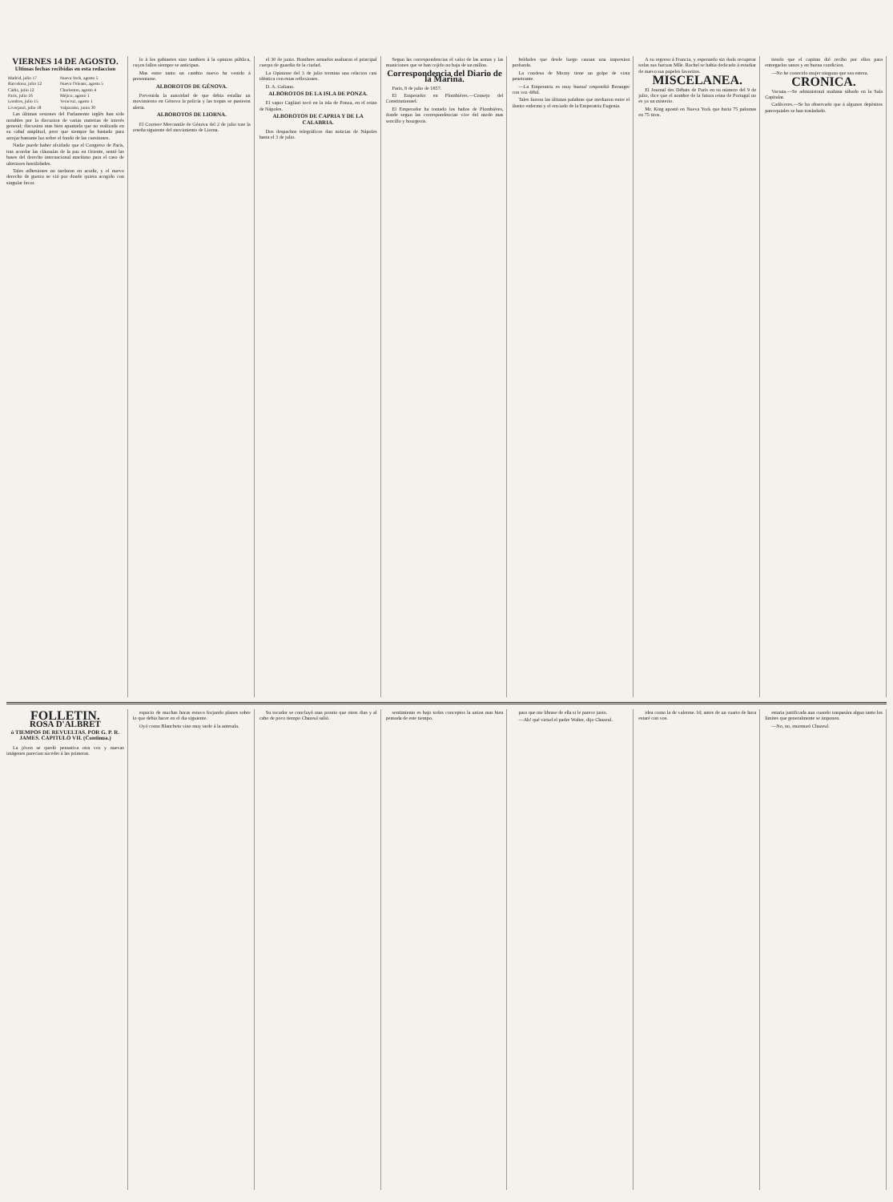VIERNES 14 DE AGOSTO.
Ultimas fechas recibidas en esta redaccion
| Madrid, julio 17 | Nueva York, agosto 5 |
| Barcelona, julio 12 | Nueva Orleans, agosto 5 |
| Cádiz, julio 12 | Charleston, agosto 4 |
| París, julio 16 | Méjico, agosto 1 |
| Londres, julio 15 | Veracruz, agosto 1 |
| Liverpool, julio 18 | Valparaíso, junio 30 |
Las últimas sesiones del Parlamento inglés han sido notables por la discusion de varias materias de interés general; discusion mas bien apuntada que no realizada en su cabal amplitud, pero que siempre ha bastado para arrojar bastante luz sobre el fondo de las cuestiones.
Nadie puede haber olvidado que el Congreso de París, tras acordar las cláusulas de la paz en Oriente, sentó las bases del derecho internacional marítimo para el caso de ulteriores hostilidades.
Tales adhesiones no tardaron en acudir, y el nuevo derecho de guerra se vió por donde quiera acogido con singular favor.
lo á los gabinetes sino tambien á la opinion pública, cuyos fallos siempre se anticipan.
Mas entre tanto un cambio nuevo ha venido á presentarse.
ALBOROTOS DE GÉNOVA.
Prevenida la autoridad de que debia estallar un movimiento en Génova la policía y las tropas se pusieron alerta.
ALBOROTOS DE LIORNA.
El Corriere Mercantile de Génova del 2 de julio trae la reseña siguiente del movimiento de Liorna.
el 30 de junio. Hombres armados asaltaron el principal cuerpo de guardia de la ciudad.
La Opinione del 3 de julio termina una relacion casi idéntica con estas reflexiones.
D. A. Galiano.
ALBOROTOS DE LA ISLA DE PONZA.
El vapor Cagliari tocó en la isla de Ponza, en el reino de Nápoles.
ALBOROTOS DE CAPRIA Y DE LA CALABRIA.
Dos despachos telegráficos dan noticias de Nápoles hasta el 3 de julio.
Segun las correspondencias el valor de las armas y las municiones que se han cojido no baja de un millon.
Correspondencia del Diario de la Marina.
Paris, 8 de julio de 1857.
El Emperador en Plombières.—Consejo del Constitutionnel.
El Emperador ha tomado los baños de Plombières, donde segun las correspondencias vive del modo mas sencillo y bourgeois.
beldades que desde luego causan una impresion profunda.
La condesa de Morny tiene un golpe de vista penetrante.
—La Emperatriz es muy buena! respondió Beranger con voz débil.
Tales fueron las últimas palabras que mediaron entre el ilustre enfermo y el enviado de la Emperatriz Eugenia.
A su regreso á Francia, y esperando sin duda recuperar todas sus fuerzas Mlle. Rachel se habia dedicado á estudiar de nuevo sus papeles favoritos.
MISCELANEA.
El Journal des Débats de París en su número del 9 de julio, dice que el nombre de la futura reina de Portugal no es ya un misterio.
Mr. King apostó en Nueva York que haria 75 palomas en 75 tiros.
tiendo que el capitan dió recibo por ellos para entregarlos sanos y en buena condicion.
—No he conocido mujer ninguna que sea entera.
CRONICA.
Vacuna.—Se administrará mañana sábado en la Sala Capitular.
Cadáveres.—Se ha observado que á algunos depósitos parroquiales se han trasladado.
FOLLETIN.
ROSA D'ALBRET
ó TIEMPOS DE REVUELTAS. POR G. P. R. JAMES. CAPITULO VII. (Continua.)
La jóven se quedó pensativa otra vez y nuevas imágenes parecian suceder á las primeras.
espacio de muchas horas estuvo forjando planes sobre lo que debia hacer en el dia siguiente.
Oyó como Blancheta vino muy tarde á la antesala.
Su tocador se concluyó mas pronto que otros dias y al cabo de poco tiempo Chazeul salió.
sentimiento es bajo todos conceptos la union mas bien pensada de este tiempo.
para que me librase de ella si le parece justo.
—Ah! qué virtud el padre Walter, dijo Chazeul.
idea como la de valerme. Id; antes de un cuarto de hora estaré con vos.
estaria justificada aun cuando traspasára algun tanto los límites que generalmente se imponen.
—No, no, murmuró Chazeul.